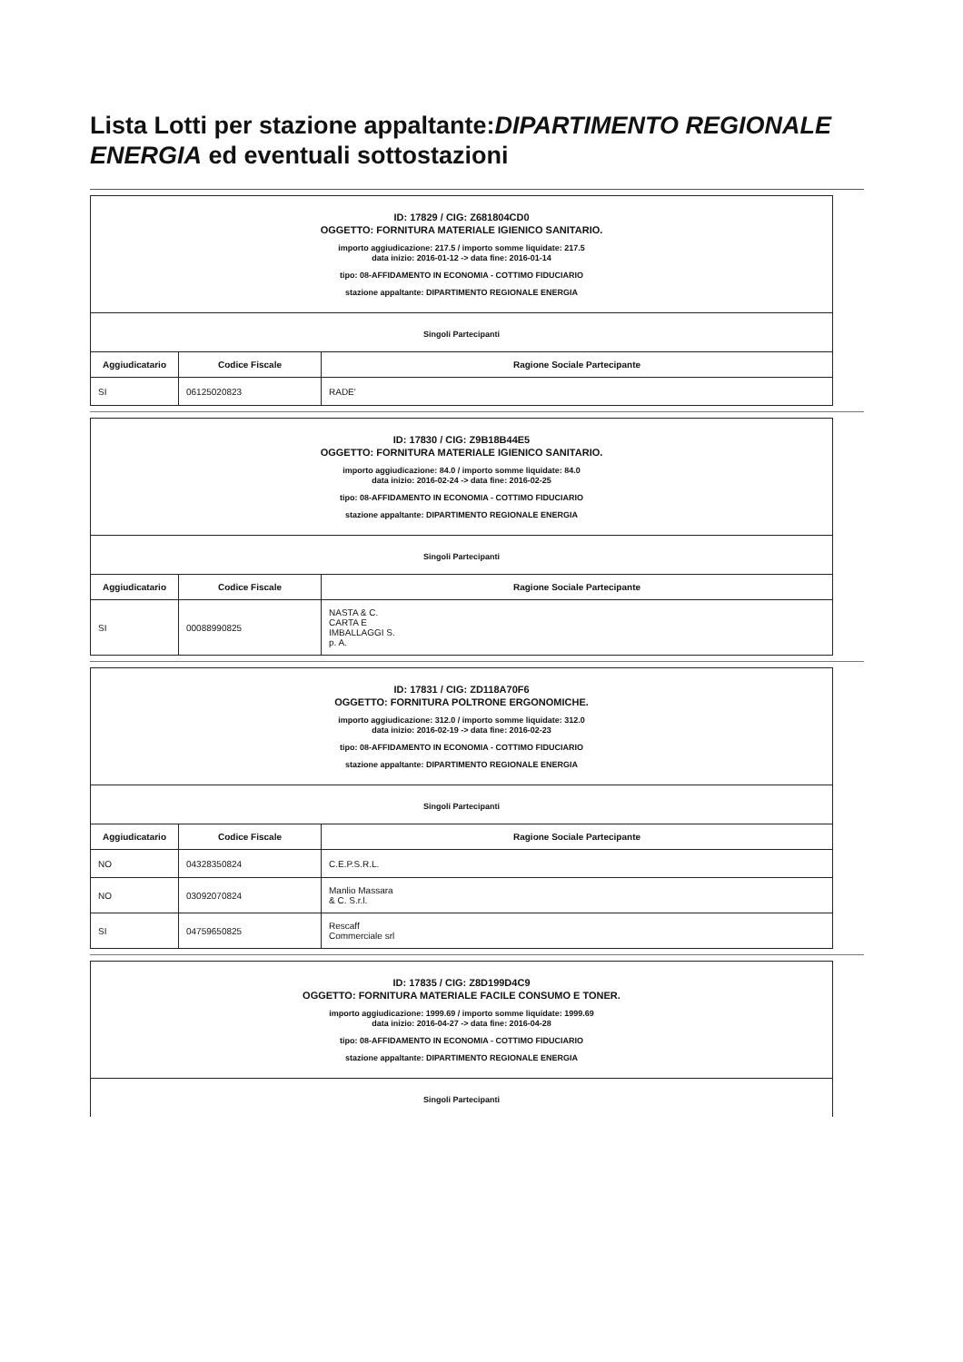Lista Lotti per stazione appaltante:DIPARTIMENTO REGIONALE ENERGIA ed eventuali sottostazioni
ID: 17829 / CIG: Z681804CD0
OGGETTO: FORNITURA MATERIALE IGIENICO SANITARIO.
importo aggiudicazione: 217.5 / importo somme liquidate: 217.5
data inizio: 2016-01-12 -> data fine: 2016-01-14
tipo: 08-AFFIDAMENTO IN ECONOMIA - COTTIMO FIDUCIARIO
stazione appaltante: DIPARTIMENTO REGIONALE ENERGIA
Singoli Partecipanti
| Aggiudicatario | Codice Fiscale | Ragione Sociale Partecipante |
| --- | --- | --- |
| SI | 06125020823 | RADE' |
ID: 17830 / CIG: Z9B18B44E5
OGGETTO: FORNITURA MATERIALE IGIENICO SANITARIO.
importo aggiudicazione: 84.0 / importo somme liquidate: 84.0
data inizio: 2016-02-24 -> data fine: 2016-02-25
tipo: 08-AFFIDAMENTO IN ECONOMIA - COTTIMO FIDUCIARIO
stazione appaltante: DIPARTIMENTO REGIONALE ENERGIA
Singoli Partecipanti
| Aggiudicatario | Codice Fiscale | Ragione Sociale Partecipante |
| --- | --- | --- |
| SI | 00088990825 | NASTA & C. CARTA E IMBALLAGGI S. p. A. |
ID: 17831 / CIG: ZD118A70F6
OGGETTO: FORNITURA POLTRONE ERGONOMICHE.
importo aggiudicazione: 312.0 / importo somme liquidate: 312.0
data inizio: 2016-02-19 -> data fine: 2016-02-23
tipo: 08-AFFIDAMENTO IN ECONOMIA - COTTIMO FIDUCIARIO
stazione appaltante: DIPARTIMENTO REGIONALE ENERGIA
Singoli Partecipanti
| Aggiudicatario | Codice Fiscale | Ragione Sociale Partecipante |
| --- | --- | --- |
| NO | 04328350824 | C.E.P.S.R.L. |
| NO | 03092070824 | Manlio Massara & C. S.r.l. |
| SI | 04759650825 | Rescaff Commerciale srl |
ID: 17835 / CIG: Z8D199D4C9
OGGETTO: FORNITURA MATERIALE FACILE CONSUMO E TONER.
importo aggiudicazione: 1999.69 / importo somme liquidate: 1999.69
data inizio: 2016-04-27 -> data fine: 2016-04-28
tipo: 08-AFFIDAMENTO IN ECONOMIA - COTTIMO FIDUCIARIO
stazione appaltante: DIPARTIMENTO REGIONALE ENERGIA
Singoli Partecipanti